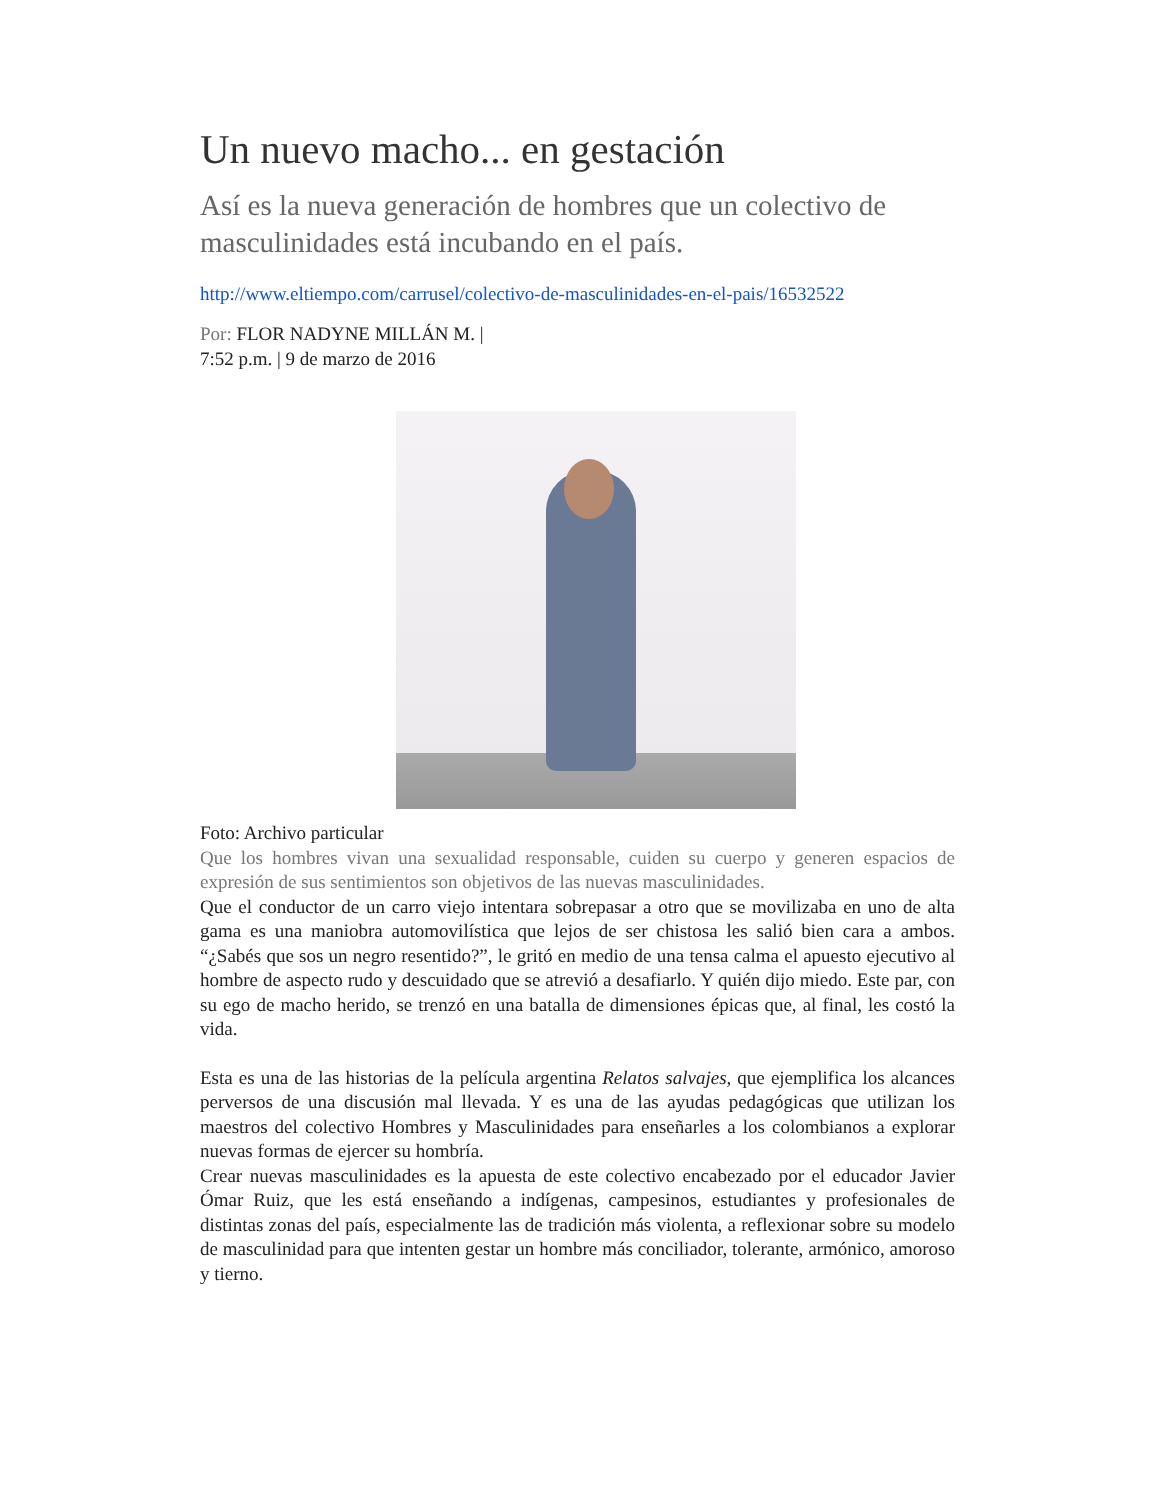Un nuevo macho... en gestación
Así es la nueva generación de hombres que un colectivo de masculinidades está incubando en el país.
http://www.eltiempo.com/carrusel/colectivo-de-masculinidades-en-el-pais/16532522
Por: FLOR NADYNE MILLÁN M. |
7:52 p.m. | 9 de marzo de 2016
Foto: Archivo particular
Que los hombres vivan una sexualidad responsable, cuiden su cuerpo y generen espacios de expresión de sus sentimientos son objetivos de las nuevas masculinidades.
Que el conductor de un carro viejo intentara sobrepasar a otro que se movilizaba en uno de alta gama es una maniobra automovilística que lejos de ser chistosa les salió bien cara a ambos. “¿Sabés que sos un negro resentido?”, le gritó en medio de una tensa calma el apuesto ejecutivo al hombre de aspecto rudo y descuidado que se atrevió a desafiarlo. Y quién dijo miedo. Este par, con su ego de macho herido, se trenzó en una batalla de dimensiones épicas que, al final, les costó la vida.
Esta es una de las historias de la película argentina Relatos salvajes, que ejemplifica los alcances perversos de una discusión mal llevada. Y es una de las ayudas pedagógicas que utilizan los maestros del colectivo Hombres y Masculinidades para enseñarles a los colombianos a explorar nuevas formas de ejercer su hombría.
Crear nuevas masculinidades es la apuesta de este colectivo encabezado por el educador Javier Ómar Ruiz, que les está enseñando a indígenas, campesinos, estudiantes y profesionales de distintas zonas del país, especialmente las de tradición más violenta, a reflexionar sobre su modelo de masculinidad para que intenten gestar un hombre más conciliador, tolerante, armónico, amoroso y tierno.